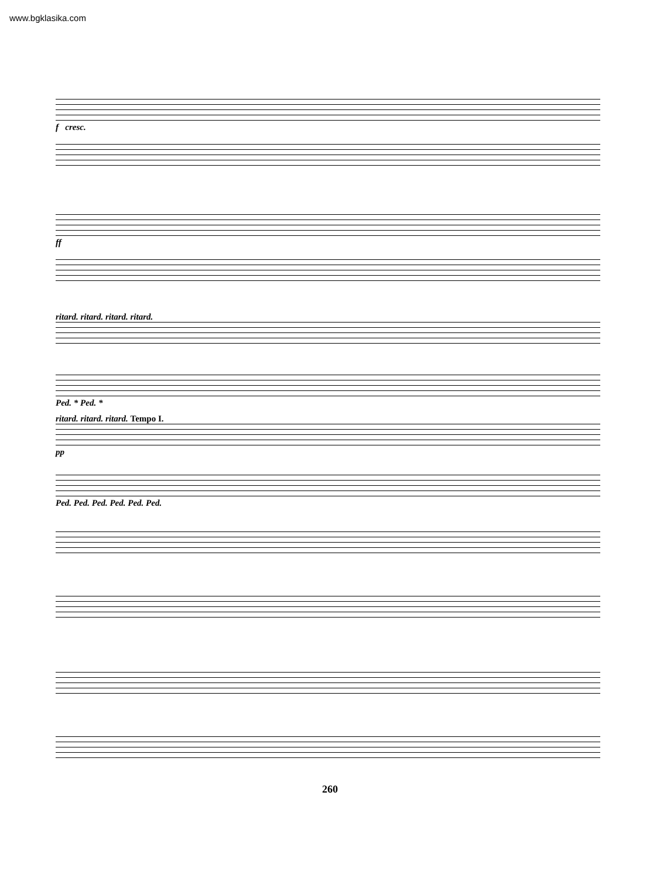www.bgklasika.com
f cresc.
ff
ritard. ritard. ritard. ritard.
Ped. * Ped. *
ritard. ritard. ritard. Tempo I.
pp
Ped. Ped. Ped. Ped. Ped. Ped.
260